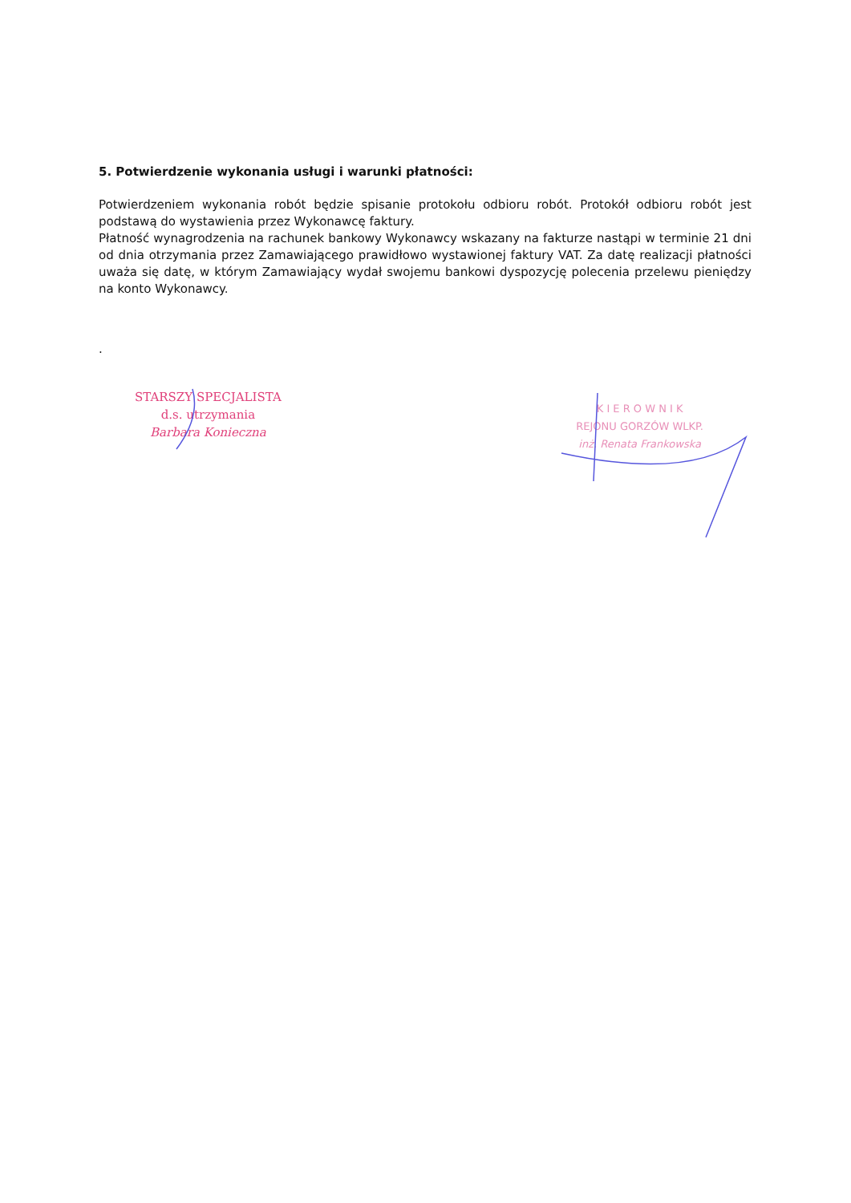5. Potwierdzenie wykonania usługi i warunki płatności:
Potwierdzeniem wykonania robót będzie spisanie protokołu odbioru robót. Protokół odbioru robót jest podstawą do wystawienia przez Wykonawcę faktury.
Płatność wynagrodzenia na rachunek bankowy Wykonawcy wskazany na fakturze nastąpi w terminie 21 dni od dnia otrzymania przez Zamawiającego prawidłowo wystawionej faktury VAT. Za datę realizacji płatności uważa się datę, w którym Zamawiający wydał swojemu bankowi dyspozycję polecenia przelewu pieniędzy na konto Wykonawcy.
.
STARSZY SPECJALISTA
d.s. utrzymania
Barbara Konieczna
K I E R O W N I K
REJONU GORZÓW WLKP.
inż. Renata Frankowska